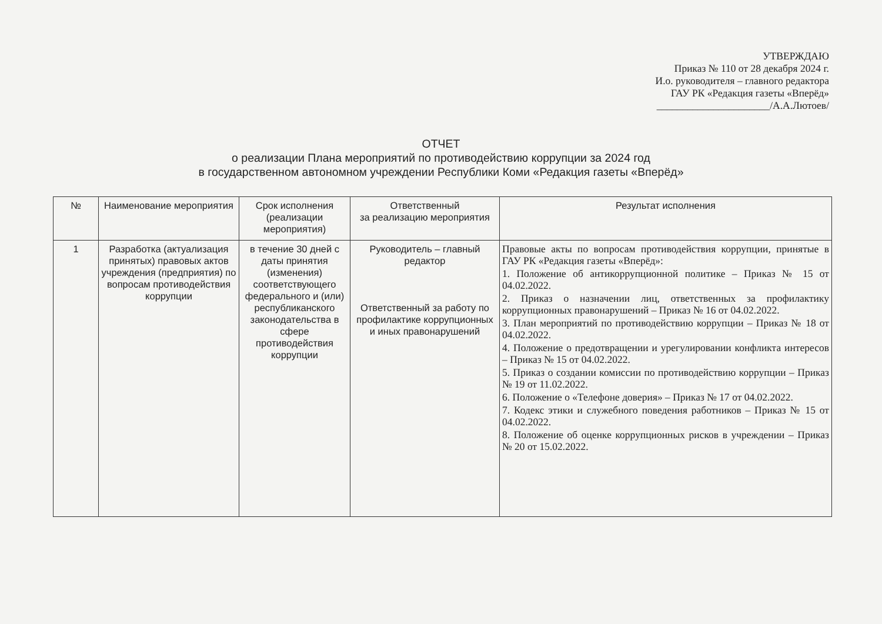УТВЕРЖДАЮ
Приказ № 110 от 28 декабря 2024 г.
И.о. руководителя – главного редактора
ГАУ РК «Редакция газеты «Вперёд»
______________________/А.А.Лютоев/
ОТЧЕТ
о реализации Плана мероприятий по противодействию коррупции за 2024 год
в государственном автономном учреждении Республики Коми «Редакция газеты «Вперёд»
| № | Наименование мероприятия | Срок исполнения (реализации мероприятия) | Ответственный за реализацию мероприятия | Результат исполнения |
| --- | --- | --- | --- | --- |
| 1 | Разработка (актуализация принятых) правовых актов учреждения (предприятия) по вопросам противодействия коррупции | в течение 30 дней с даты принятия (изменения) соответствующего федерального и (или) республиканского законодательства в сфере противодействия коррупции | Руководитель – главный редактор Ответственный за работу по профилактике коррупционных и иных правонарушений | Правовые акты по вопросам противодействия коррупции, принятые в ГАУ РК «Редакция газеты «Вперёд»: 1. Положение об антикоррупционной политике – Приказ № 15 от 04.02.2022. 2. Приказ о назначении лиц, ответственных за профилактику коррупционных правонарушений – Приказ № 16 от 04.02.2022. 3. План мероприятий по противодействию коррупции – Приказ № 18 от 04.02.2022. 4. Положение о предотвращении и урегулировании конфликта интересов – Приказ № 15 от 04.02.2022. 5. Приказ о создании комиссии по противодействию коррупции – Приказ № 19 от 11.02.2022. 6. Положение о «Телефоне доверия» – Приказ № 17 от 04.02.2022. 7. Кодекс этики и служебного поведения работников – Приказ № 15 от 04.02.2022. 8. Положение об оценке коррупционных рисков в учреждении – Приказ № 20 от 15.02.2022. |